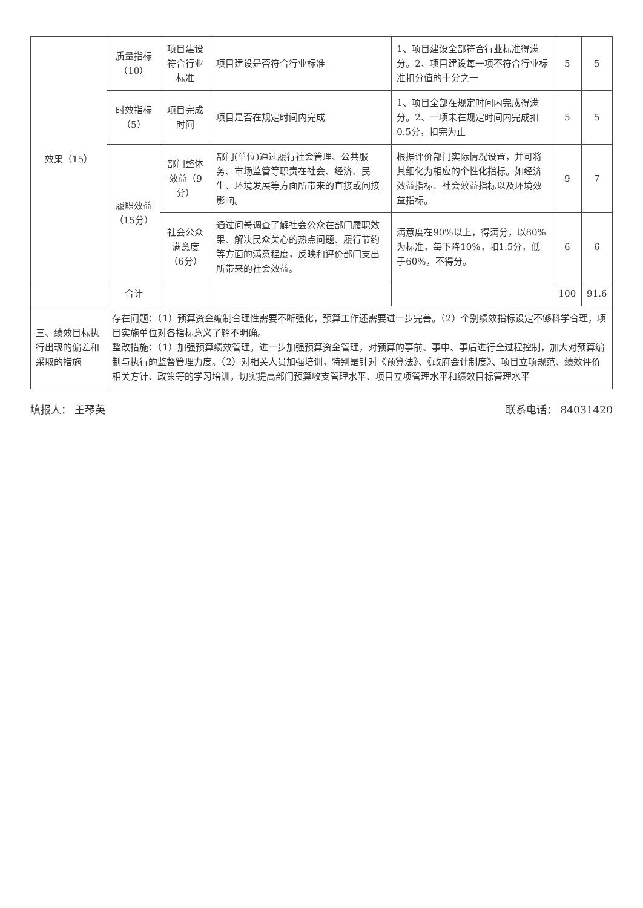| 效果（15） | 质量指标（10） | 项目建设符合行业标准 | 项目建设是否符合行业标准 | 1、项目建设全部符合行业标准得满分。2、项目建设每一项不符合行业标准扣分值的十分之一 | 5 | 5 |
| | 时效指标（5） | 项目完成时间 | 项目是否在规定时间内完成 | 1、项目全部在规定时间内完成得满分。2、一项未在规定时间内完成扣0.5分，扣完为止 | 5 | 5 |
| | 履职效益（15分） | 部门整体效益（9分） | 部门(单位)通过履行社会管理、公共服务、市场监管等职责在社会、经济、民生、环境发展等方面所带来的直接或间接影响。 | 根据评价部门实际情况设置，并可将其细化为相应的个性化指标。如经济效益指标、社会效益指标以及环境效益指标。 | 9 | 7 |
| | | 社会公众满意度（6分） | 通过问卷调查了解社会公众在部门履职效果、解决民众关心的热点问题、履行节约等方面的满意程度，反映和评价部门支出所带来的社会效益。 | 满意度在90%以上，得满分，以80%为标准，每下降10%，扣1.5分，低于60%，不得分。 | 6 | 6 |
| | 合计 | | | | 100 | 91.6 |
| 三、绩效目标执行出现的偏差和采取的措施 | 存在问题：（1）预算资金编制合理性需要不断强化，预算工作还需要进一步完善。（2）个别绩效指标设定不够科学合理，项目实施单位对各指标意义了解不明确。 整改措施：（1）加强预算绩效管理。进一步加强预算资金管理，对预算的事前、事中、事后进行全过程控制，加大对预算编制与执行的监督管理力度。（2）对相关人员加强培训，特别是针对《预算法》、《政府会计制度》、项目立项规范、绩效评价相关方针、政策等的学习培训，切实提高部门预算收支管理水平、项目立项管理水平和绩效目标管理水平 | | | | | |
填报人： 王琴英 联系电话： 84031420